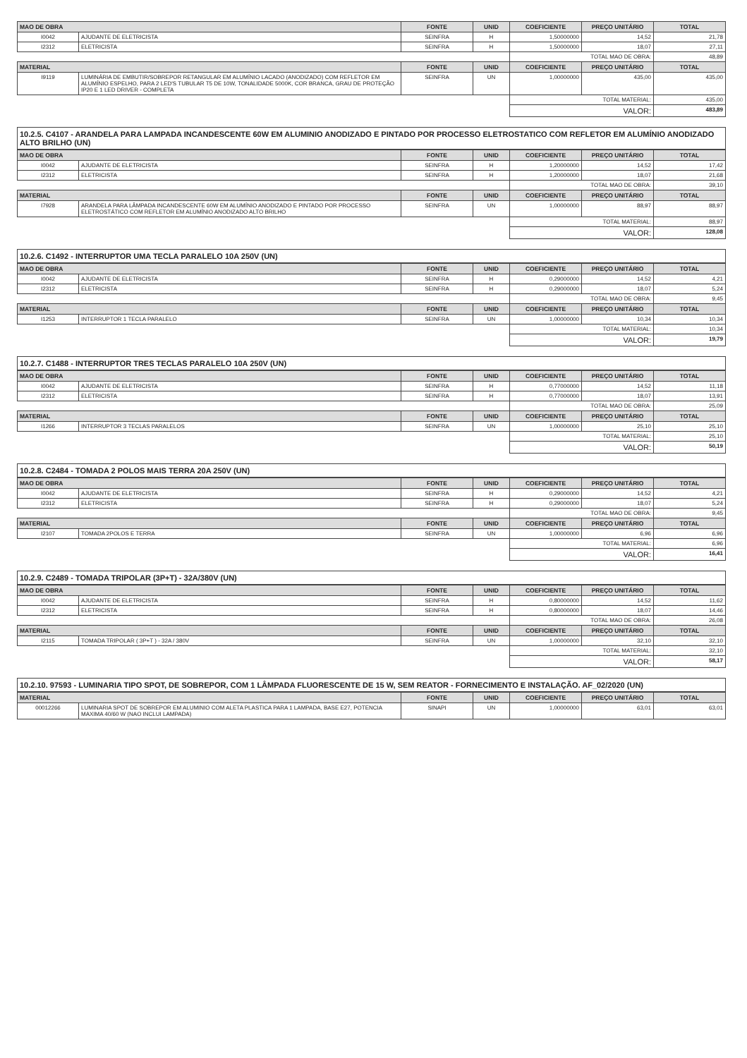| MAO DE OBRA | | FONTE | UNID | COEFICIENTE | PREÇO UNITÁRIO | TOTAL |
| --- | --- | --- | --- | --- | --- | --- |
| I0042 | AJUDANTE DE ELETRICISTA | SEINFRA | H | 1,50000000 | 14,52 | 21,78 |
| I2312 | ELETRICISTA | SEINFRA | H | 1,50000000 | 18,07 | 27,11 |
| | | | | TOTAL MAO DE OBRA: | | 48,89 |
| MATERIAL | | FONTE | UNID | COEFICIENTE | PREÇO UNITÁRIO | TOTAL |
| I9119 | LUMINÁRIA DE EMBUTIR/SOBREPOR RETANGULAR EM ALUMÍNIO LACADO (ANODIZADO) COM REFLETOR EM ALUMÍNIO ESPELHO, PARA 2 LED'S TUBULAR T5 DE 10W, TONALIDADE 5000K, COR BRANCA, GRAU DE PROTEÇÃO IP20 E 1 LED DRIVER - COMPLETA | SEINFRA | UN | 1,00000000 | 435,00 | 435,00 |
| | | | | TOTAL MATERIAL: | | 435,00 |
| | | | | VALOR: | | 483,89 |
10.2.5. C4107 - ARANDELA PARA LAMPADA INCANDESCENTE 60W EM ALUMINIO ANODIZADO E PINTADO POR PROCESSO ELETROSTATICO COM REFLETOR EM ALUMÍNIO ANODIZADO ALTO BRILHO (UN)
| MAO DE OBRA | | FONTE | UNID | COEFICIENTE | PREÇO UNITÁRIO | TOTAL |
| --- | --- | --- | --- | --- | --- | --- |
| I0042 | AJUDANTE DE ELETRICISTA | SEINFRA | H | 1,20000000 | 14,52 | 17,42 |
| I2312 | ELETRICISTA | SEINFRA | H | 1,20000000 | 18,07 | 21,68 |
| | | | | TOTAL MAO DE OBRA: | | 39,10 |
| MATERIAL | | FONTE | UNID | COEFICIENTE | PREÇO UNITÁRIO | TOTAL |
| I7928 | ARANDELA PARA LÂMPADA INCANDESCENTE 60W EM ALUMÍNIO ANODIZADO E PINTADO POR PROCESSO ELETROSTÁTICO COM REFLETOR EM ALUMÍNIO ANODIZADO ALTO BRILHO | SEINFRA | UN | 1,00000000 | 88,97 | 88,97 |
| | | | | TOTAL MATERIAL: | | 88,97 |
| | | | | VALOR: | | 128,08 |
10.2.6. C1492 - INTERRUPTOR UMA TECLA PARALELO 10A 250V (UN)
| MAO DE OBRA | | FONTE | UNID | COEFICIENTE | PREÇO UNITÁRIO | TOTAL |
| --- | --- | --- | --- | --- | --- | --- |
| I0042 | AJUDANTE DE ELETRICISTA | SEINFRA | H | 0,29000000 | 14,52 | 4,21 |
| I2312 | ELETRICISTA | SEINFRA | H | 0,29000000 | 18,07 | 5,24 |
| | | | | TOTAL MAO DE OBRA: | | 9,45 |
| MATERIAL | | FONTE | UNID | COEFICIENTE | PREÇO UNITÁRIO | TOTAL |
| I1253 | INTERRUPTOR 1 TECLA PARALELO | SEINFRA | UN | 1,00000000 | 10,34 | 10,34 |
| | | | | TOTAL MATERIAL: | | 10,34 |
| | | | | VALOR: | | 19,79 |
10.2.7. C1488 - INTERRUPTOR TRES TECLAS PARALELO 10A 250V (UN)
| MAO DE OBRA | | FONTE | UNID | COEFICIENTE | PREÇO UNITÁRIO | TOTAL |
| --- | --- | --- | --- | --- | --- | --- |
| I0042 | AJUDANTE DE ELETRICISTA | SEINFRA | H | 0,77000000 | 14,52 | 11,18 |
| I2312 | ELETRICISTA | SEINFRA | H | 0,77000000 | 18,07 | 13,91 |
| | | | | TOTAL MAO DE OBRA: | | 25,09 |
| MATERIAL | | FONTE | UNID | COEFICIENTE | PREÇO UNITÁRIO | TOTAL |
| I1266 | INTERRUPTOR 3 TECLAS PARALELOS | SEINFRA | UN | 1,00000000 | 25,10 | 25,10 |
| | | | | TOTAL MATERIAL: | | 25,10 |
| | | | | VALOR: | | 50,19 |
10.2.8. C2484 - TOMADA 2 POLOS MAIS TERRA 20A 250V (UN)
| MAO DE OBRA | | FONTE | UNID | COEFICIENTE | PREÇO UNITÁRIO | TOTAL |
| --- | --- | --- | --- | --- | --- | --- |
| I0042 | AJUDANTE DE ELETRICISTA | SEINFRA | H | 0,29000000 | 14,52 | 4,21 |
| I2312 | ELETRICISTA | SEINFRA | H | 0,29000000 | 18,07 | 5,24 |
| | | | | TOTAL MAO DE OBRA: | | 9,45 |
| MATERIAL | | FONTE | UNID | COEFICIENTE | PREÇO UNITÁRIO | TOTAL |
| I2107 | TOMADA 2POLOS E TERRA | SEINFRA | UN | 1,00000000 | 6,96 | 6,96 |
| | | | | TOTAL MATERIAL: | | 6,96 |
| | | | | VALOR: | | 16,41 |
10.2.9. C2489 - TOMADA TRIPOLAR (3P+T) - 32A/380V (UN)
| MAO DE OBRA | | FONTE | UNID | COEFICIENTE | PREÇO UNITÁRIO | TOTAL |
| --- | --- | --- | --- | --- | --- | --- |
| I0042 | AJUDANTE DE ELETRICISTA | SEINFRA | H | 0,80000000 | 14,52 | 11,62 |
| I2312 | ELETRICISTA | SEINFRA | H | 0,80000000 | 18,07 | 14,46 |
| | | | | TOTAL MAO DE OBRA: | | 26,08 |
| MATERIAL | | FONTE | UNID | COEFICIENTE | PREÇO UNITÁRIO | TOTAL |
| I2115 | TOMADA TRIPOLAR ( 3P+T ) - 32A / 380V | SEINFRA | UN | 1,00000000 | 32,10 | 32,10 |
| | | | | TOTAL MATERIAL: | | 32,10 |
| | | | | VALOR: | | 58,17 |
10.2.10. 97593 - LUMINARIA TIPO SPOT, DE SOBREPOR, COM 1 LÂMPADA FLUORESCENTE DE 15 W, SEM REATOR - FORNECIMENTO E INSTALAÇÃO. AF_02/2020 (UN)
| MATERIAL | | FONTE | UNID | COEFICIENTE | PREÇO UNITÁRIO | TOTAL |
| --- | --- | --- | --- | --- | --- | --- |
| 00012266 | LUMINARIA SPOT DE SOBREPOR EM ALUMINIO COM ALETA PLASTICA PARA 1 LAMPADA, BASE E27, POTENCIA MAXIMA 40/60 W (NAO INCLUI LAMPADA) | SINAPI | UN | 1,00000000 | 63,01 | 63,01 |